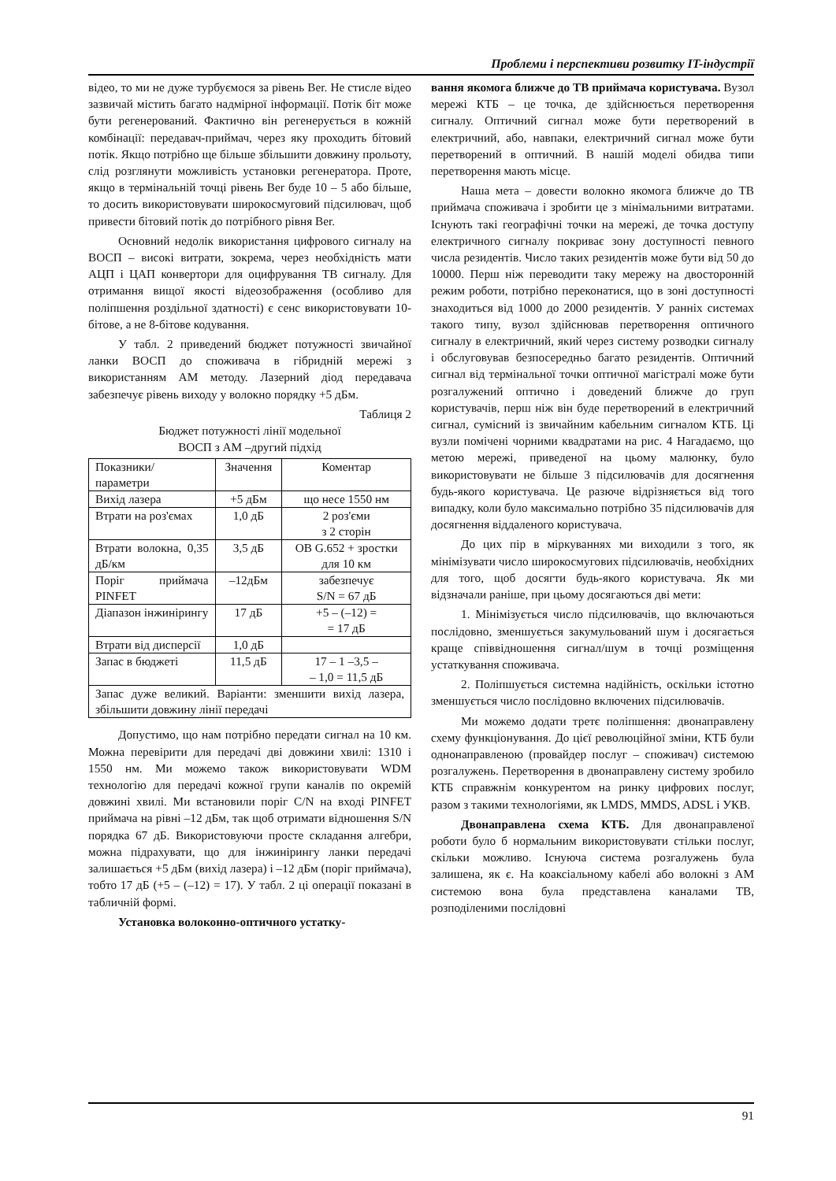Проблеми і перспективи розвитку IT-індустрії
відео, то ми не дуже турбуємося за рівень Ber. Не стисле відео зазвичай містить багато надмірної інформації. Потік біт може бути регенерований. Фактично він регенерується в кожній комбінації: передавач-приймач, через яку проходить бітовий потік. Якщо потрібно ще більше збільшити довжину прольоту, слід розглянути можливість установки регенератора. Проте, якщо в термінальній точці рівень Ber буде 10 – 5 або більше, то досить використовувати широкосмуговий підсилювач, щоб привести бітовий потік до потрібного рівня Ber.
Основний недолік використання цифрового сигналу на ВОСП – високі витрати, зокрема, через необхідність мати АЦП і ЦАП конвертори для оцифрування ТВ сигналу. Для отримання вищої якості відеозображення (особливо для поліпшення роздільної здатності) є сенс використовувати 10-бітове, а не 8-бітове кодування.
У табл. 2 приведений бюджет потужності звичайної ланки ВОСП до споживача в гібридній мережі з використанням АМ методу. Лазерний діод передавача забезпечує рівень виходу у волокно порядку +5 дБм.
Таблиця 2
Бюджет потужності лінії модельної
ВОСП з АМ –другий підхід
| Показники/ параметри | Значення | Коментар |
| Вихід лазера | +5 дБм | що несе 1550 нм |
| Втрати на роз'ємах | 1,0 дБ | 2 роз'єми з 2 сторін |
| Втрати волокна, 0,35 дБ/км | 3,5 дБ | ОВ G.652 + зростки для 10 км |
| Поріг приймача PINFET | –12дБм | забезпечує S/N = 67 дБ |
| Діапазон інжинірингу | 17 дБ | +5 – (–12) = = 17 дБ |
| Втрати від дисперсії | 1,0 дБ | |
| Запас в бюджеті | 11,5 дБ | 17 – 1 –3,5 – – 1,0 = 11,5 дБ |
| Запас дуже великий. Варіанти: зменшити вихід лазера, збільшити довжину лінії передачі | | |
Допустимо, що нам потрібно передати сигнал на 10 км. Можна перевірити для передачі дві довжини хвилі: 1310 і 1550 нм. Ми можемо також використовувати WDM технологію для передачі кожної групи каналів по окремій довжині хвилі. Ми встановили поріг C/N на вході PINFET приймача на рівні –12 дБм, так щоб отримати відношення S/N порядка 67 дБ. Використовуючи просте складання алгебри, можна підрахувати, що для інжинірингу ланки передачі залишається +5 дБм (вихід лазера) і –12 дБм (поріг приймача), тобто 17 дБ (+5 – (–12) = 17). У табл. 2 ці операції показані в табличній формі.
Установка волоконно-оптичного устатку-
вання якомога ближче до ТВ приймача користувача. Вузол мережі КТБ – це точка, де здійснюється перетворення сигналу. Оптичний сигнал може бути перетворений в електричний, або, навпаки, електричний сигнал може бути перетворений в оптичний. В нашій моделі обидва типи перетворення мають місце.
Наша мета – довести волокно якомога ближче до ТВ приймача споживача і зробити це з мінімальними витратами. Існують такі географічні точки на мережі, де точка доступу електричного сигналу покриває зону доступності певного числа резидентів. Число таких резидентів може бути від 50 до 10000. Перш ніж переводити таку мережу на двосторонній режим роботи, потрібно переконатися, що в зоні доступності знаходиться від 1000 до 2000 резидентів. У ранніх системах такого типу, вузол здійснював перетворення оптичного сигналу в електричний, який через систему розводки сигналу і обслуговував безпосередньо багато резидентів. Оптичний сигнал від термінальної точки оптичної магістралі може бути розгалужений оптично і доведений ближче до груп користувачів, перш ніж він буде перетворений в електричний сигнал, сумісний із звичайним кабельним сигналом КТБ. Ці вузли помічені чорними квадратами на рис. 4 Нагадаємо, що метою мережі, приведеної на цьому малюнку, було використовувати не більше 3 підсилювачів для досягнення будь-якого користувача. Це разюче відрізняється від того випадку, коли було максимально потрібно 35 підсилювачів для досягнення віддаленого користувача.
До цих пір в міркуваннях ми виходили з того, як мінімізувати число широкосмугових підсилювачів, необхідних для того, щоб досягти будь-якого користувача. Як ми відзначали раніше, при цьому досягаються дві мети:
1. Мінімізується число підсилювачів, що включаються послідовно, зменшується закумульований шум і досягається краще співвідношення сигнал/шум в точці розміщення устаткування споживача.
2. Поліпшується системна надійність, оскільки істотно зменшується число послідовно включених підсилювачів.
Ми можемо додати третє поліпшення: двонаправлену схему функціонування. До цієї революційної зміни, КТБ були однонаправленою (провайдер послуг – споживач) системою розгалужень. Перетворення в двонаправлену систему зробило КТБ справжнім конкурентом на ринку цифрових послуг, разом з такими технологіями, як LMDS, MMDS, ADSL і УКВ.
Двонаправлена схема КТБ. Для двонаправленої роботи було б нормальним використовувати стільки послуг, скільки можливо. Існуюча система розгалужень була залишена, як є. На коаксіальному кабелі або волокні з АМ системою вона була представлена каналами ТВ, розподіленими послідовні
91